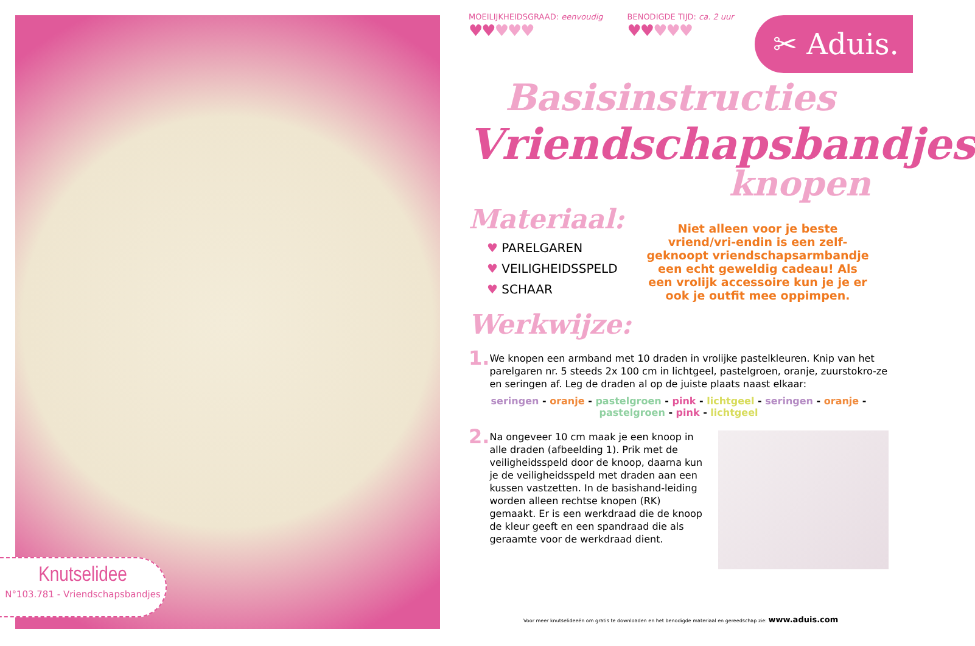Knutselidee
N°103.781 - Vriendschapsbandjes
✂ Aduis.
MOEILIJKHEIDSGRAAD: eenvoudig
♥♥♥♥♥
BENODIGDE TIJD: ca. 2 uur
♥♥♥♥♥
Basisinstructies
Vriendschapsbandjes
knopen
Materiaal:
♥ PARELGAREN
♥ VEILIGHEIDSSPELD
♥ SCHAAR
Werkwijze:
Niet alleen voor je beste vriend/vri-endin is een zelf-geknoopt vriendschapsarmbandje een echt geweldig cadeau! Als een vrolijk accessoire kun je je er ook je outfit mee oppimpen.
1.
We knopen een armband met 10 draden in vrolijke pastelkleuren. Knip van het parelgaren nr. 5 steeds 2x 100 cm in lichtgeel, pastelgroen, oranje, zuurstokro-ze en seringen af. Leg de draden al op de juiste plaats naast elkaar:
seringen - oranje - pastelgroen - pink - lichtgeel - seringen - oranje - pastelgroen - pink - lichtgeel
2.
Na ongeveer 10 cm maak je een knoop in alle draden (afbeelding 1). Prik met de veiligheidsspeld door de knoop, daarna kun je de veiligheidsspeld met draden aan een kussen vastzetten. In de basishand-leiding worden alleen rechtse knopen (RK) gemaakt. Er is een werkdraad die de knoop de kleur geeft en een spandraad die als geraamte voor de werkdraad dient.
Voor meer knutselideeën om gratis te downloaden en het benodigde materiaal en gereedschap zie: www.aduis.com